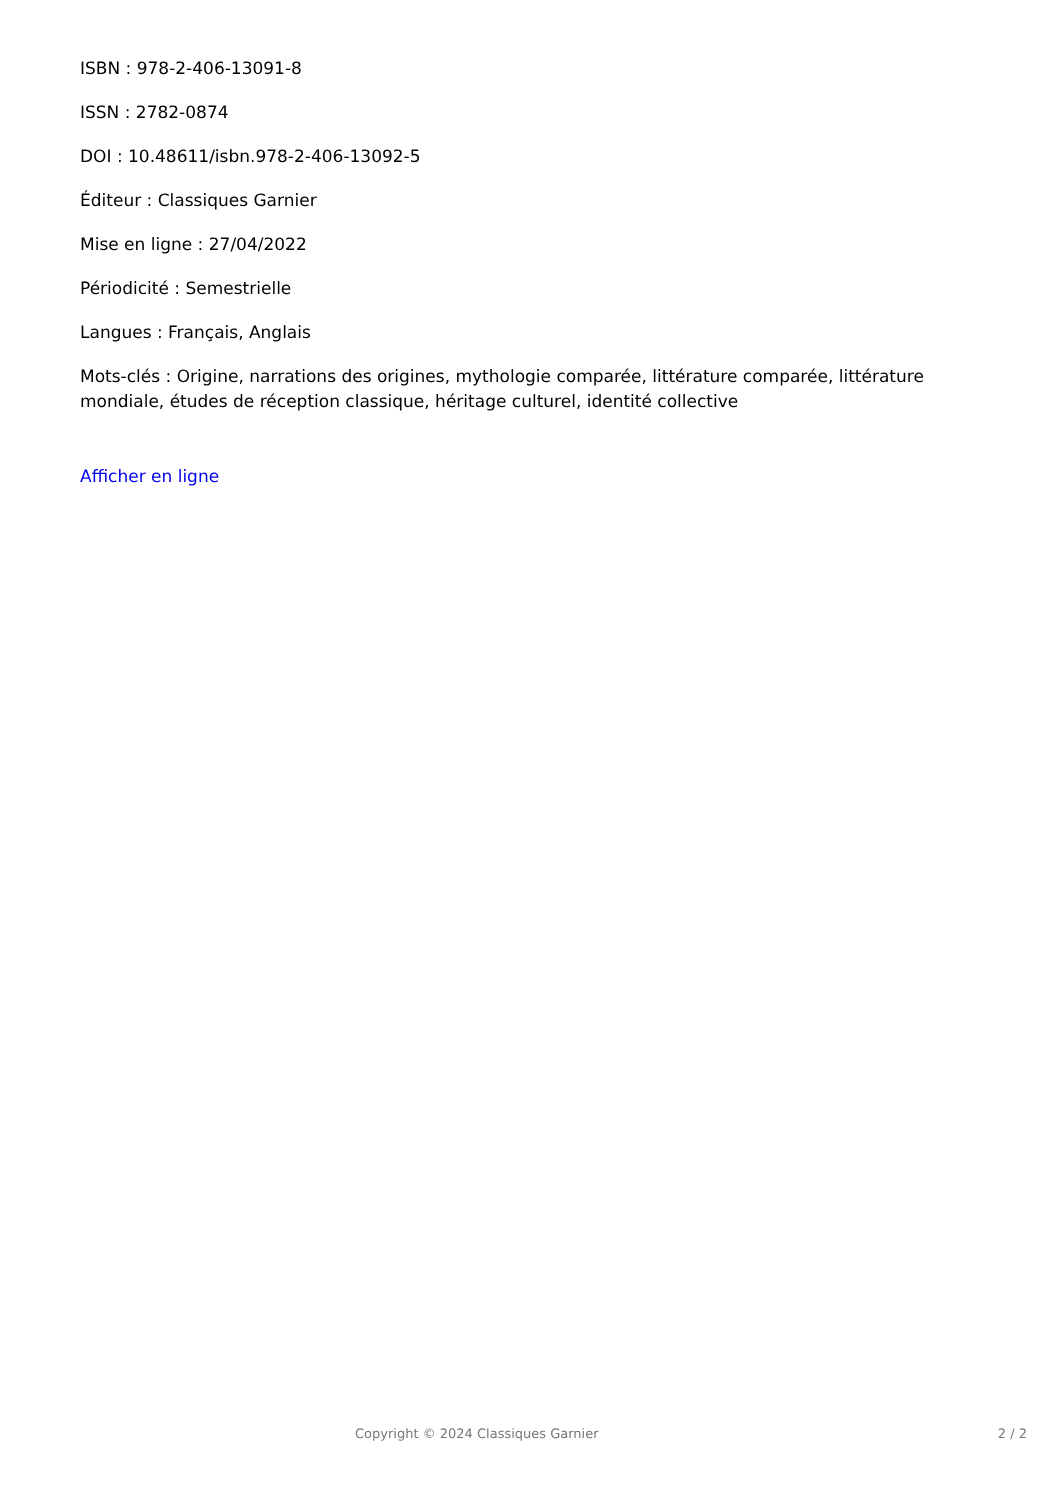ISBN : 978-2-406-13091-8
ISSN : 2782-0874
DOI : 10.48611/isbn.978-2-406-13092-5
Éditeur : Classiques Garnier
Mise en ligne : 27/04/2022
Périodicité : Semestrielle
Langues : Français, Anglais
Mots-clés : Origine, narrations des origines, mythologie comparée, littérature comparée, littérature mondiale, études de réception classique, héritage culturel, identité collective
Afficher en ligne
Copyright © 2024 Classiques Garnier 2 / 2